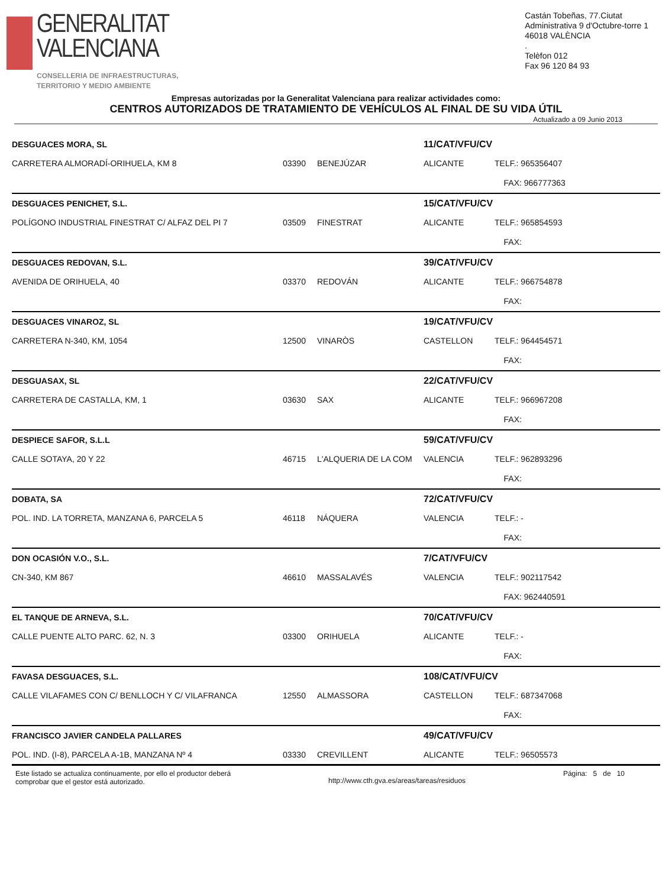GENERALITAT
VALENCIANA
CONSELLERIA DE INFRAESTRUCTURAS,
TERRITORIO Y MEDIO AMBIENTE
Castán Tobeñas, 77.Ciutat
Administrativa 9 d'Octubre-torre 1
46018 VALÈNCIA
.
Telèfon 012
Fax 96 120 84 93
Empresas autorizadas por la Generalitat Valenciana para realizar actividades como:
CENTROS AUTORIZADOS DE TRATAMIENTO DE VEHÍCULOS AL FINAL DE SU VIDA ÚTIL
Actualizado a 09 Junio 2013
| DESGUACES MORA, SL | | | 11/CAT/VFU/CV | |
| CARRETERA ALMORADÍ-ORIHUELA, KM 8 | 03390 | BENEJÚZAR | ALICANTE | TELF.: 965356407 |
| | | | | FAX: 966777363 |
| DESGUACES PENICHET, S.L. | | | 15/CAT/VFU/CV | |
| POLÍGONO INDUSTRIAL FINESTRAT C/ ALFAZ DEL PI 7 | 03509 | FINESTRAT | ALICANTE | TELF.: 965854593 |
| | | | | FAX: |
| DESGUACES REDOVAN, S.L. | | | 39/CAT/VFU/CV | |
| AVENIDA DE ORIHUELA, 40 | 03370 | REDOVÁN | ALICANTE | TELF.: 966754878 |
| | | | | FAX: |
| DESGUACES VINAROZ, SL | | | 19/CAT/VFU/CV | |
| CARRETERA N-340, KM, 1054 | 12500 | VINARÒS | CASTELLON | TELF.: 964454571 |
| | | | | FAX: |
| DESGUASAX, SL | | | 22/CAT/VFU/CV | |
| CARRETERA DE CASTALLA, KM, 1 | 03630 | SAX | ALICANTE | TELF.: 966967208 |
| | | | | FAX: |
| DESPIECE SAFOR, S.L.L | | | 59/CAT/VFU/CV | |
| CALLE SOTAYA, 20 Y 22 | 46715 | L'ALQUERIA DE LA COM | VALENCIA | TELF.: 962893296 |
| | | | | FAX: |
| DOBATA, SA | | | 72/CAT/VFU/CV | |
| POL. IND. LA TORRETA, MANZANA 6, PARCELA 5 | 46118 | NÁQUERA | VALENCIA | TELF.: - |
| | | | | FAX: |
| DON OCASIÓN V.O., S.L. | | | 7/CAT/VFU/CV | |
| CN-340, KM 867 | 46610 | MASSALAVÉS | VALENCIA | TELF.: 902117542 |
| | | | | FAX: 962440591 |
| EL TANQUE DE ARNEVA, S.L. | | | 70/CAT/VFU/CV | |
| CALLE PUENTE ALTO PARC. 62, N. 3 | 03300 | ORIHUELA | ALICANTE | TELF.: - |
| | | | | FAX: |
| FAVASA DESGUACES, S.L. | | | 108/CAT/VFU/CV | |
| CALLE VILAFAMES CON C/ BENLLOCH Y C/ VILAFRANCA | 12550 | ALMASSORA | CASTELLON | TELF.: 687347068 |
| | | | | FAX: |
| FRANCISCO JAVIER CANDELA PALLARES | | | 49/CAT/VFU/CV | |
| POL. IND. (I-8), PARCELA A-1B, MANZANA Nº 4 | 03330 | CREVILLENT | ALICANTE | TELF.: 96505573 |
Este listado se actualiza continuamente, por ello el productor deberá
comprobar que el gestor está autorizado.
http://www.cth.gva.es/areas/tareas/residuos
Página: 5 de 10